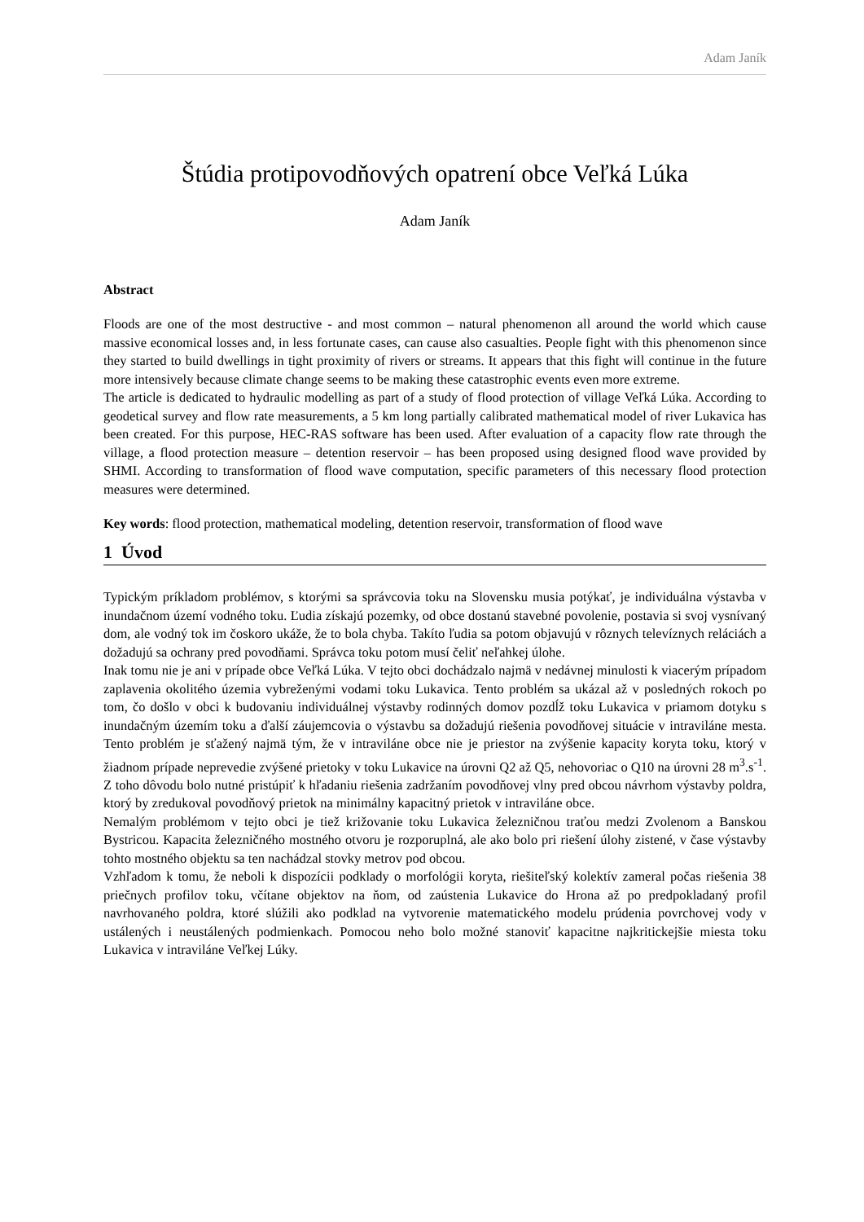Adam Janík
Štúdia protipovodňových opatrení obce Veľká Lúka
Adam Janík
Abstract
Floods are one of the most destructive - and most common – natural phenomenon all around the world which cause massive economical losses and, in less fortunate cases, can cause also casualties. People fight with this phenomenon since they started to build dwellings in tight proximity of rivers or streams. It appears that this fight will continue in the future more intensively because climate change seems to be making these catastrophic events even more extreme.
The article is dedicated to hydraulic modelling as part of a study of flood protection of village Veľká Lúka. According to geodetical survey and flow rate measurements, a 5 km long partially calibrated mathematical model of river Lukavica has been created. For this purpose, HEC-RAS software has been used. After evaluation of a capacity flow rate through the village, a flood protection measure – detention reservoir – has been proposed using designed flood wave provided by SHMI. According to transformation of flood wave computation, specific parameters of this necessary flood protection measures were determined.
Key words: flood protection, mathematical modeling, detention reservoir, transformation of flood wave
1 Úvod
Typickým príkladom problémov, s ktorými sa správcovia toku na Slovensku musia potýkať, je individuálna výstavba v inundačnom území vodného toku. Ľudia získajú pozemky, od obce dostanú stavebné povolenie, postavia si svoj vysnívaný dom, ale vodný tok im čoskoro ukáže, že to bola chyba. Takíto ľudia sa potom objavujú v rôznych televíznych reláciách a dožadujú sa ochrany pred povodňami. Správca toku potom musí čeliť neľahkej úlohe.
Inak tomu nie je ani v prípade obce Veľká Lúka. V tejto obci dochádzalo najmä v nedávnej minulosti k viacerým prípadom zaplavenia okolitého územia vybreženými vodami toku Lukavica. Tento problém sa ukázal až v posledných rokoch po tom, čo došlo v obci k budovaniu individuálnej výstavby rodinných domov pozdĺž toku Lukavica v priamom dotyku s inundačným územím toku a ďalší záujemcovia o výstavbu sa dožadujú riešenia povodňovej situácie v intraviláne mesta. Tento problém je sťažený najmä tým, že v intraviláne obce nie je priestor na zvýšenie kapacity koryta toku, ktorý v žiadnom prípade neprevedie zvýšené prietoky v toku Lukavice na úrovni Q2 až Q5, nehovoriac o Q10 na úrovni 28 m<sup>3</sup>.s<sup>-1</sup>. Z toho dôvodu bolo nutné pristúpiť k hľadaniu riešenia zadržaním povodňovej vlny pred obcou návrhom výstavby poldra, ktorý by zredukoval povodňový prietok na minimálny kapacitný prietok v intraviláne obce.
Nemalým problémom v tejto obci je tiež križovanie toku Lukavica železničnou traťou medzi Zvolenom a Banskou Bystricou. Kapacita železničného mostného otvoru je rozporuplná, ale ako bolo pri riešení úlohy zistené, v čase výstavby tohto mostného objektu sa ten nachádzal stovky metrov pod obcou.
Vzhľadom k tomu, že neboli k dispozícii podklady o morfológii koryta, riešiteľský kolektív zameral počas riešenia 38 priečnych profilov toku, včítane objektov na ňom, od zaústenia Lukavice do Hrona až po predpokladaný profil navrhovaného poldra, ktoré slúžili ako podklad na vytvorenie matematického modelu prúdenia povrchovej vody v ustálených i neustálených podmienkach. Pomocou neho bolo možné stanoviť kapacitne najkritickejšie miesta toku Lukavica v intraviláne Veľkej Lúky.